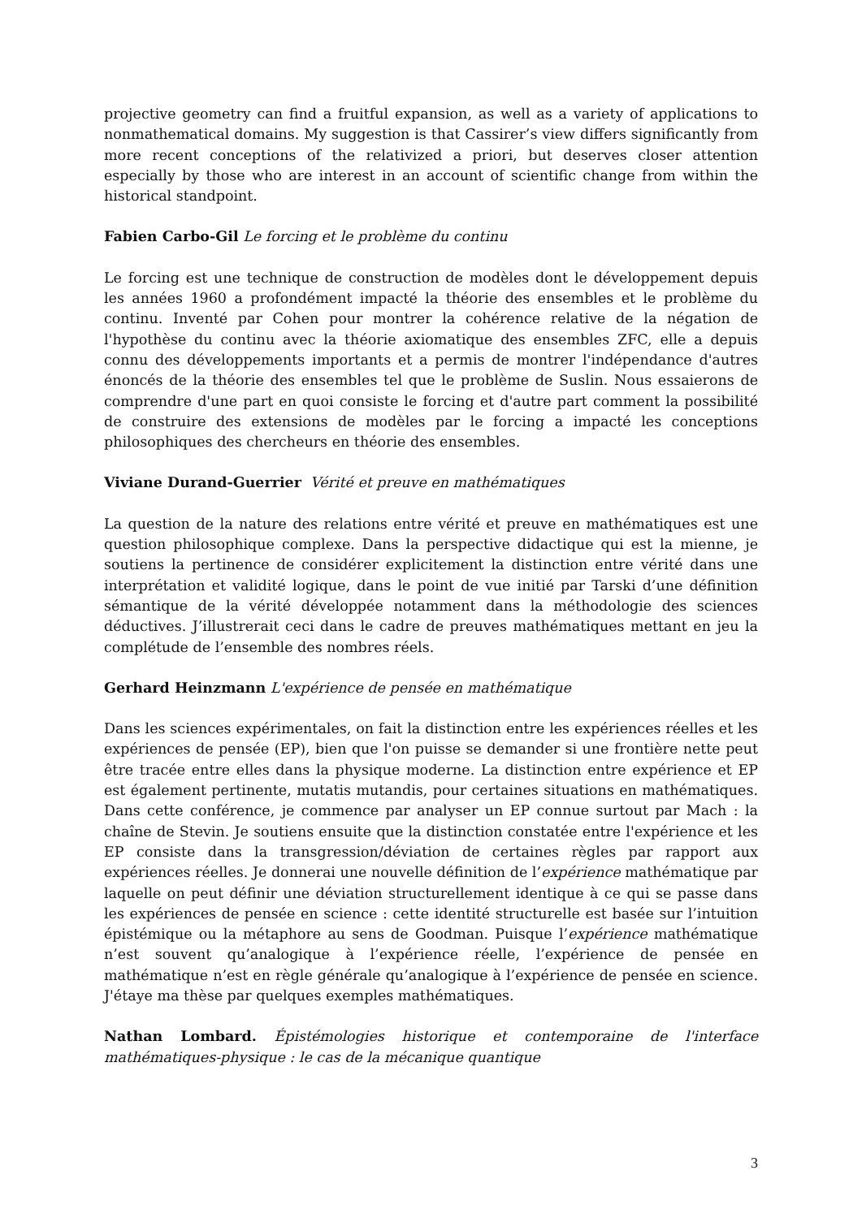projective geometry can find a fruitful expansion, as well as a variety of applications to nonmathematical domains. My suggestion is that Cassirer’s view differs significantly from more recent conceptions of the relativized a priori, but deserves closer attention especially by those who are interest in an account of scientific change from within the historical standpoint.
Fabien Carbo-Gil Le forcing et le problème du continu
Le forcing est une technique de construction de modèles dont le développement depuis les années 1960 a profondément impacté la théorie des ensembles et le problème du continu. Inventé par Cohen pour montrer la cohérence relative de la négation de l'hypothèse du continu avec la théorie axiomatique des ensembles ZFC, elle a depuis connu des développements importants et a permis de montrer l'indépendance d'autres énoncés de la théorie des ensembles tel que le problème de Suslin. Nous essaierons de comprendre d'une part en quoi consiste le forcing et d'autre part comment la possibilité de construire des extensions de modèles par le forcing a impacté les conceptions philosophiques des chercheurs en théorie des ensembles.
Viviane Durand-Guerrier Vérité et preuve en mathématiques
La question de la nature des relations entre vérité et preuve en mathématiques est une question philosophique complexe. Dans la perspective didactique qui est la mienne, je soutiens la pertinence de considérer explicitement la distinction entre vérité dans une interprétation et validité logique, dans le point de vue initié par Tarski d’une définition sémantique de la vérité développée notamment dans la méthodologie des sciences déductives. J’illustrerait ceci dans le cadre de preuves mathématiques mettant en jeu la complétude de l’ensemble des nombres réels.
Gerhard Heinzmann L'expérience de pensée en mathématique
Dans les sciences expérimentales, on fait la distinction entre les expériences réelles et les expériences de pensée (EP), bien que l'on puisse se demander si une frontière nette peut être tracée entre elles dans la physique moderne. La distinction entre expérience et EP est également pertinente, mutatis mutandis, pour certaines situations en mathématiques. Dans cette conférence, je commence par analyser un EP connue surtout par Mach : la chaîne de Stevin. Je soutiens ensuite que la distinction constatée entre l'expérience et les EP consiste dans la transgression/déviation de certaines règles par rapport aux expériences réelles. Je donnerai une nouvelle définition de l’expérience mathématique par laquelle on peut définir une déviation structurellement identique à ce qui se passe dans les expériences de pensée en science : cette identité structurelle est basée sur l’intuition épistémique ou la métaphore au sens de Goodman. Puisque l’expérience mathématique n’est souvent qu’analogique à l’expérience réelle, l’expérience de pensée en mathématique n’est en règle générale qu’analogique à l’expérience de pensée en science. J'étaye ma thèse par quelques exemples mathématiques.
Nathan Lombard. Épistémologies historique et contemporaine de l'interface mathématiques-physique : le cas de la mécanique quantique
3